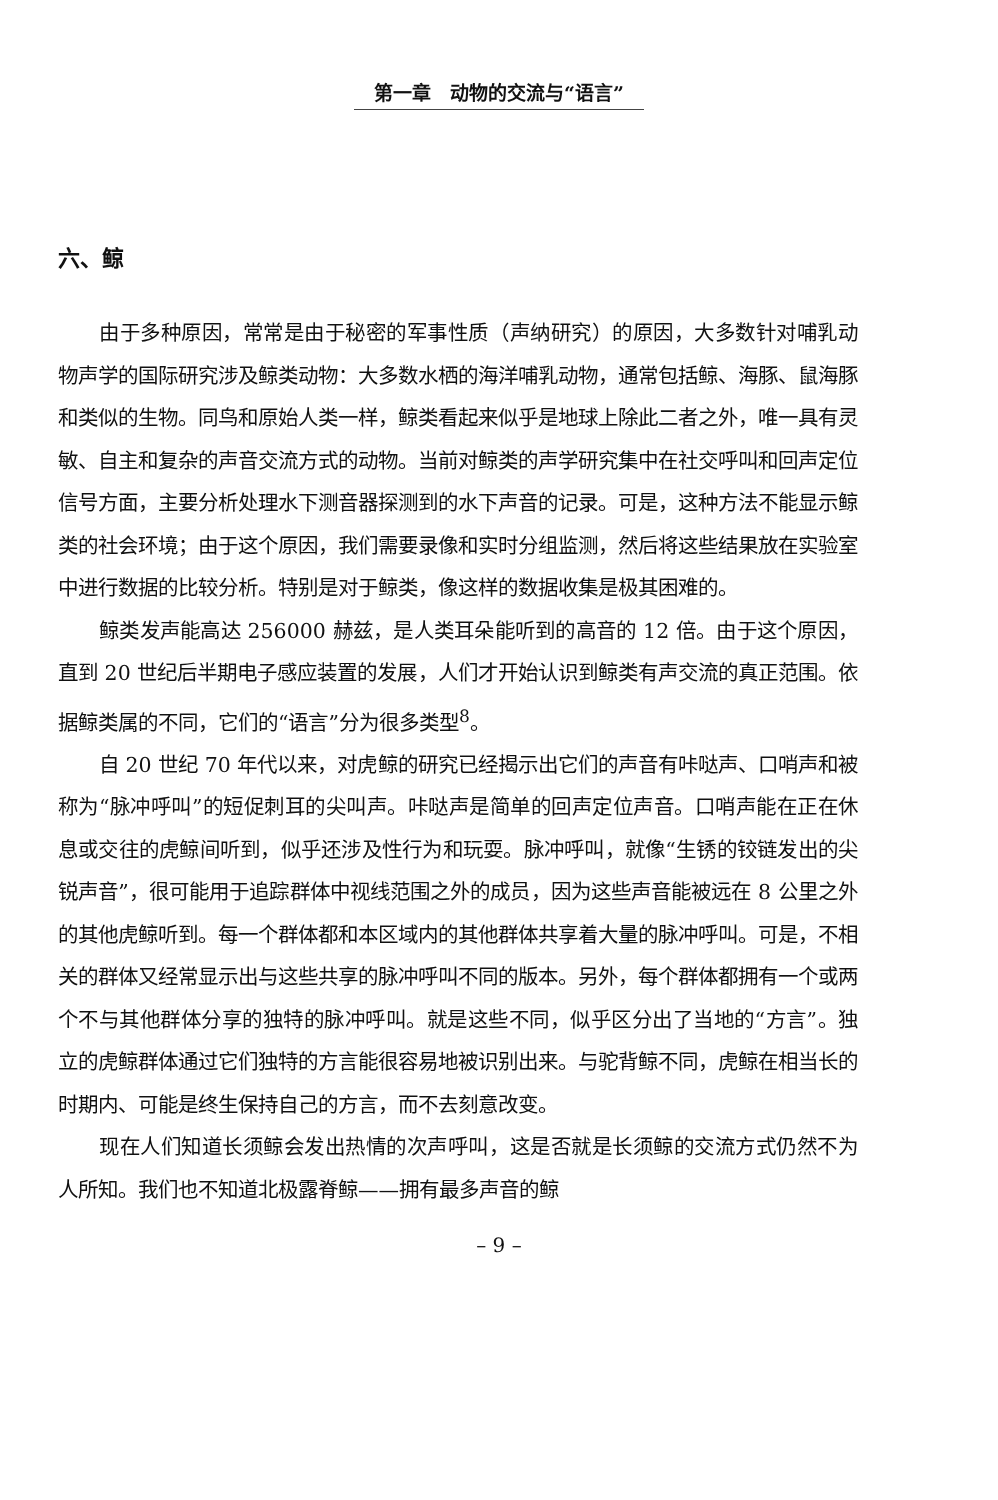第一章　动物的交流与“语言”
六、鲸
由于多种原因，常常是由于秘密的军事性质（声纳研究）的原因，大多数针对哺乳动物声学的国际研究涉及鲸类动物：大多数水栖的海洋哺乳动物，通常包括鲸、海豚、鼠海豚和类似的生物。同鸟和原始人类一样，鲸类看起来似乎是地球上除此二者之外，唯一具有灵敏、自主和复杂的声音交流方式的动物。当前对鲸类的声学研究集中在社交呼叫和回声定位信号方面，主要分析处理水下测音器探测到的水下声音的记录。可是，这种方法不能显示鲸类的社会环境；由于这个原因，我们需要录像和实时分组监测，然后将这些结果放在实验室中进行数据的比较分析。特别是对于鲸类，像这样的数据收集是极其困难的。
鲸类发声能高达 256000 赫兹，是人类耳朵能听到的高音的 12 倍。由于这个原因，直到 20 世纪后半期电子感应装置的发展，人们才开始认识到鲸类有声交流的真正范围。依据鲸类属的不同，它们的“语言”分为很多类型<sup>8</sup>。
自 20 世纪 70 年代以来，对虎鲸的研究已经揭示出它们的声音有咔哒声、口哨声和被称为“脉冲呼叫”的短促刺耳的尖叫声。咔哒声是简单的回声定位声音。口哨声能在正在休息或交往的虎鲸间听到，似乎还涉及性行为和玩耍。脉冲呼叫，就像“生锈的铰链发出的尖锐声音”，很可能用于追踪群体中视线范围之外的成员，因为这些声音能被远在 8 公里之外的其他虎鲸听到。每一个群体都和本区域内的其他群体共享着大量的脉冲呼叫。可是，不相关的群体又经常显示出与这些共享的脉冲呼叫不同的版本。另外，每个群体都拥有一个或两个不与其他群体分享的独特的脉冲呼叫。就是这些不同，似乎区分出了当地的“方言”。独立的虎鲸群体通过它们独特的方言能很容易地被识别出来。与驼背鲸不同，虎鲸在相当长的时期内、可能是终生保持自己的方言，而不去刻意改变。
现在人们知道长须鲸会发出热情的次声呼叫，这是否就是长须鲸的交流方式仍然不为人所知。我们也不知道北极露脊鲸——拥有最多声音的鲸
– 9 –